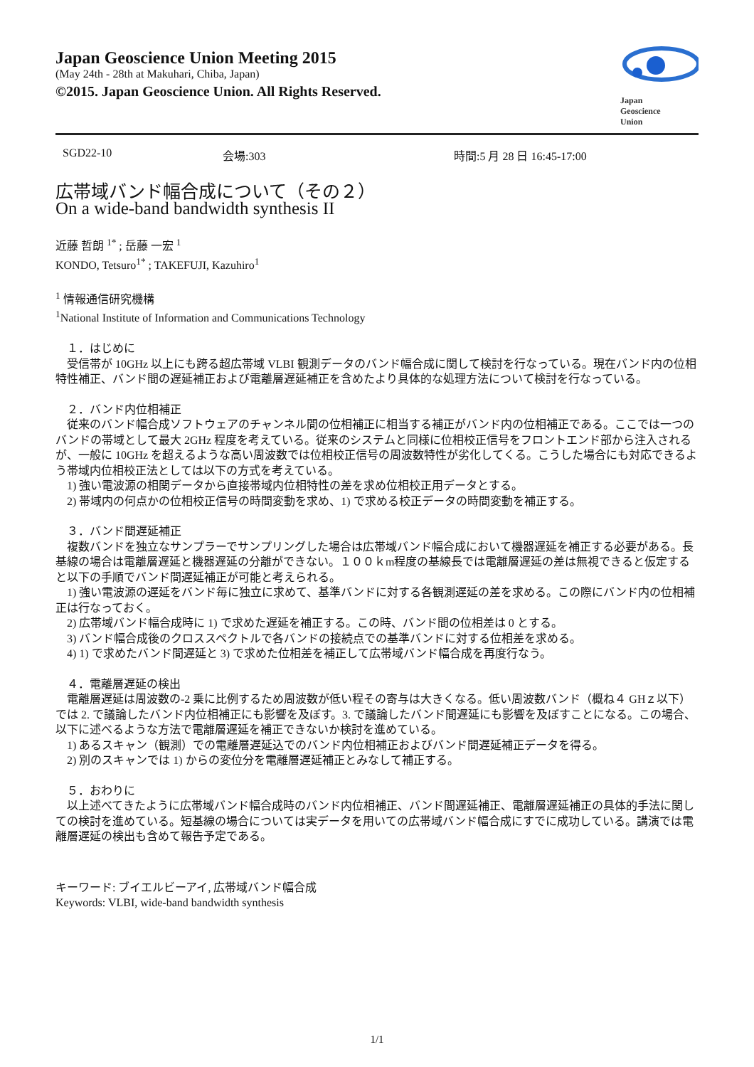Japan Geoscience Union Meeting 2015
(May 24th - 28th at Makuhari, Chiba, Japan)
©2015. Japan Geoscience Union. All Rights Reserved.
Japan
Geoscience
Union
SGD22-10 会場:303 時間:5 月 28 日 16:45-17:00
広帯域バンド幅合成について（その２）
On a wide-band bandwidth synthesis II
近藤 哲朗 <sup>1*</sup> ; 岳藤 一宏 <sup>1</sup>
KONDO, Tetsuro<sup>1*</sup> ; TAKEFUJI, Kazuhiro<sup>1</sup>
<sup>1</sup> 情報通信研究機構
<sup>1</sup> National Institute of Information and Communications Technology
　１．はじめに
　受信帯が 10GHz 以上にも跨る超広帯域 VLBI 観測データのバンド幅合成に関して検討を行なっている。現在バンド内の位相特性補正、バンド間の遅延補正および電離層遅延補正を含めたより具体的な処理方法について検討を行なっている。
　２．バンド内位相補正
　従来のバンド幅合成ソフトウェアのチャンネル間の位相補正に相当する補正がバンド内の位相補正である。ここでは一つのバンドの帯域として最大 2GHz 程度を考えている。従来のシステムと同様に位相校正信号をフロントエンド部から注入されるが、一般に 10GHz を超えるような高い周波数では位相校正信号の周波数特性が劣化してくる。こうした場合にも対応できるよう帯域内位相校正法としては以下の方式を考えている。
　1) 強い電波源の相関データから直接帯域内位相特性の差を求め位相校正用データとする。
　2) 帯域内の何点かの位相校正信号の時間変動を求め、1) で求める校正データの時間変動を補正する。
　３．バンド間遅延補正
　複数バンドを独立なサンプラーでサンプリングした場合は広帯域バンド幅合成において機器遅延を補正する必要がある。長基線の場合は電離層遅延と機器遅延の分離ができない。１００ｋm程度の基線長では電離層遅延の差は無視できると仮定すると以下の手順でバンド間遅延補正が可能と考えられる。
　1) 強い電波源の遅延をバンド毎に独立に求めて、基準バンドに対する各観測遅延の差を求める。この際にバンド内の位相補正は行なっておく。
　2) 広帯域バンド幅合成時に 1) で求めた遅延を補正する。この時、バンド間の位相差は 0 とする。
　3) バンド幅合成後のクロススペクトルで各バンドの接続点での基準バンドに対する位相差を求める。
　4) 1) で求めたバンド間遅延と 3) で求めた位相差を補正して広帯域バンド幅合成を再度行なう。
　４．電離層遅延の検出
　電離層遅延は周波数の-2 乗に比例するため周波数が低い程その寄与は大きくなる。低い周波数バンド（概ね４ GHｚ以下）では 2. で議論したバンド内位相補正にも影響を及ぼす。3. で議論したバンド間遅延にも影響を及ぼすことになる。この場合、以下に述べるような方法で電離層遅延を補正できないか検討を進めている。
　1) あるスキャン（観測）での電離層遅延込でのバンド内位相補正およびバンド間遅延補正データを得る。
　2) 別のスキャンでは 1) からの変位分を電離層遅延補正とみなして補正する。
　５．おわりに
　以上述べてきたように広帯域バンド幅合成時のバンド内位相補正、バンド間遅延補正、電離層遅延補正の具体的手法に関しての検討を進めている。短基線の場合については実データを用いての広帯域バンド幅合成にすでに成功している。講演では電離層遅延の検出も含めて報告予定である。
キーワード: ブイエルビーアイ, 広帯域バンド幅合成
Keywords: VLBI, wide-band bandwidth synthesis
1/1